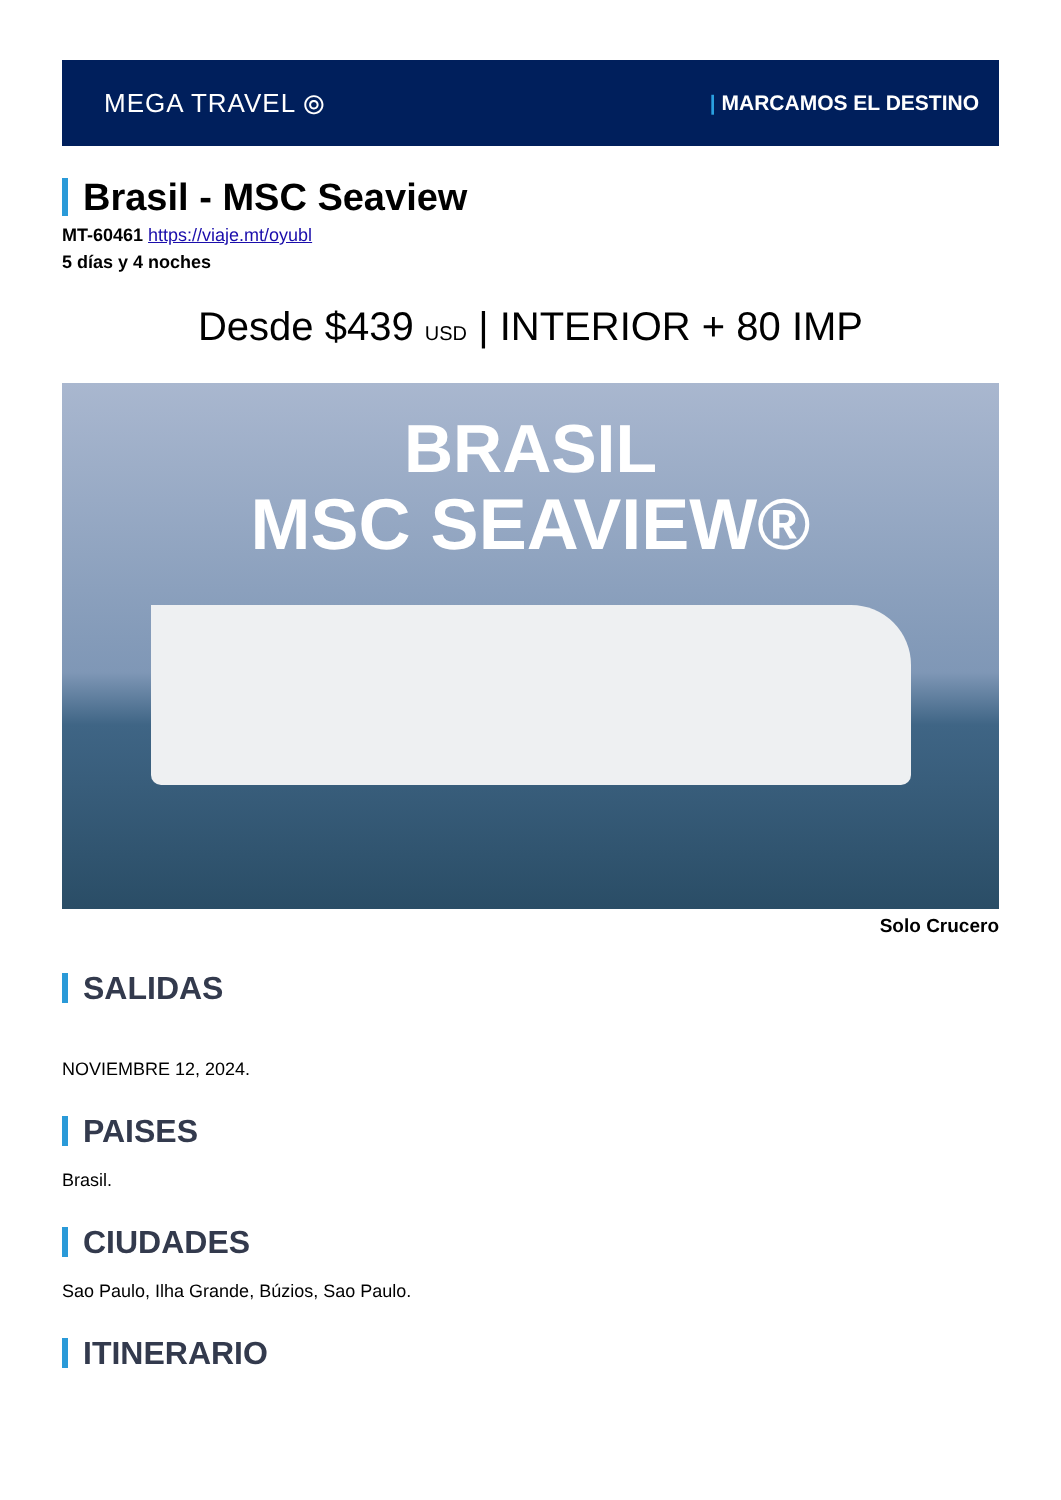MEGA TRAVEL ⦾
| MARCAMOS EL DESTINO
Brasil - MSC Seaview
MT-60461 https://viaje.mt/oyubl
5 días y 4 noches
Desde $439 USD | INTERIOR + 80 IMP
BRASIL
MSC SEAVIEW®
Solo Crucero
SALIDAS
NOVIEMBRE 12, 2024.
PAISES
Brasil.
CIUDADES
Sao Paulo, Ilha Grande, Búzios, Sao Paulo.
ITINERARIO